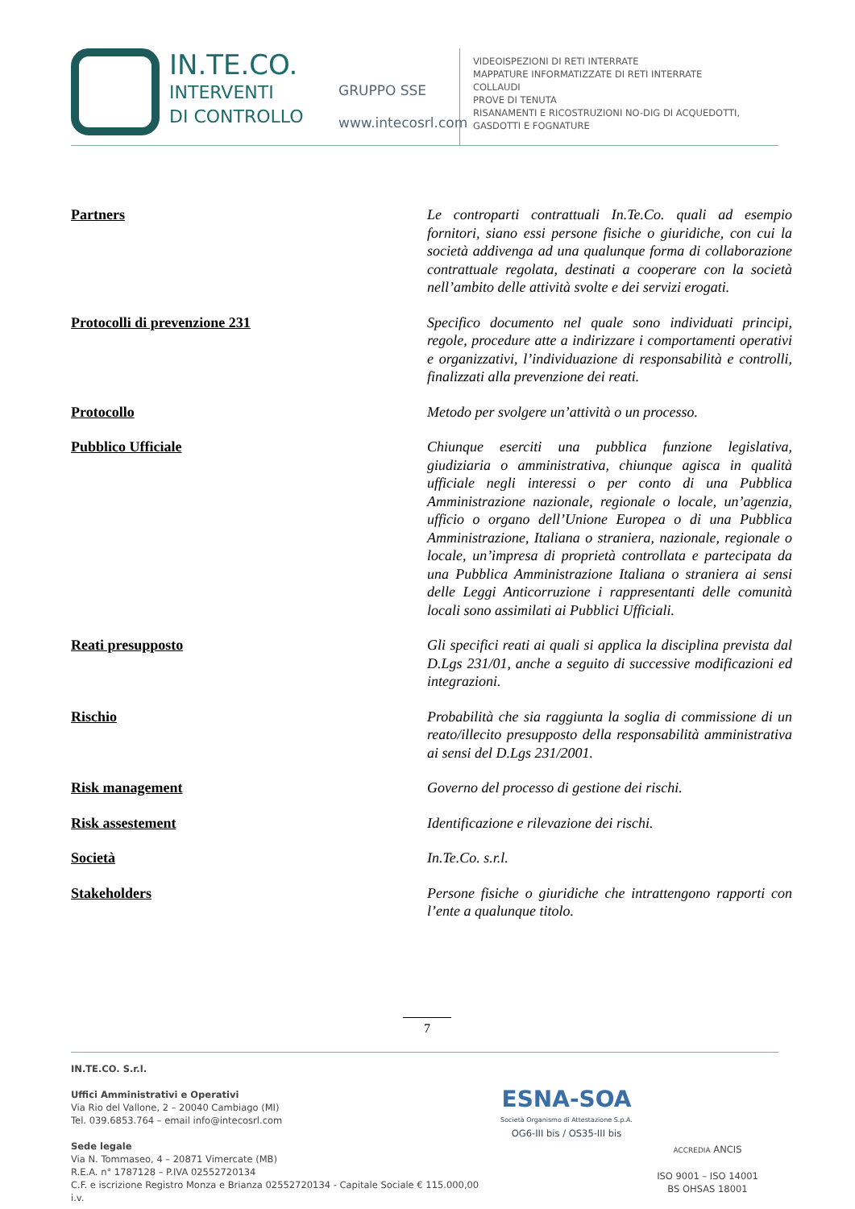IN.TE.CO.
INTERVENTI
DI CONTROLLO
GRUPPO SSE
www.intecosrl.com
VIDEOISPEZIONI DI RETI INTERRATE
MAPPATURE INFORMATIZZATE DI RETI INTERRATE
COLLAUDI
PROVE DI TENUTA
RISANAMENTI E RICOSTRUZIONI NO-DIG DI ACQUEDOTTI,
GASDOTTI E FOGNATURE
| Partners | Le controparti contrattuali In.Te.Co. quali ad esempio fornitori, siano essi persone fisiche o giuridiche, con cui la società addivenga ad una qualunque forma di collaborazione contrattuale regolata, destinati a cooperare con la società nell’ambito delle attività svolte e dei servizi erogati. |
| Protocolli di prevenzione 231 | Specifico documento nel quale sono individuati principi, regole, procedure atte a indirizzare i comportamenti operativi e organizzativi, l’individuazione di responsabilità e controlli, finalizzati alla prevenzione dei reati. |
| Protocollo | Metodo per svolgere un’attività o un processo. |
| Pubblico Ufficiale | Chiunque eserciti una pubblica funzione legislativa, giudiziaria o amministrativa, chiunque agisca in qualità ufficiale negli interessi o per conto di una Pubblica Amministrazione nazionale, regionale o locale, un’agenzia, ufficio o organo dell’Unione Europea o di una Pubblica Amministrazione, Italiana o straniera, nazionale, regionale o locale, un’impresa di proprietà controllata e partecipata da una Pubblica Amministrazione Italiana o straniera ai sensi delle Leggi Anticorruzione i rappresentanti delle comunità locali sono assimilati ai Pubblici Ufficiali. |
| Reati presupposto | Gli specifici reati ai quali si applica la disciplina prevista dal D.Lgs 231/01, anche a seguito di successive modificazioni ed integrazioni. |
| Rischio | Probabilità che sia raggiunta la soglia di commissione di un reato/illecito presupposto della responsabilità amministrativa ai sensi del D.Lgs 231/2001. |
| Risk management | Governo del processo di gestione dei rischi. |
| Risk assestement | Identificazione e rilevazione dei rischi. |
| Società | In.Te.Co. s.r.l. |
| Stakeholders | Persone fisiche o giuridiche che intrattengono rapporti con l’ente a qualunque titolo. |
7
IN.TE.CO. S.r.l.
Uffici Amministrativi e Operativi
Via Rio del Vallone, 2 – 20040 Cambiago (MI)
Tel. 039.6853.764 – email info@intecosrl.com
Sede legale
Via N. Tommaseo, 4 – 20871 Vimercate (MB)
R.E.A. n° 1787128 – P.IVA 02552720134
C.F. e iscrizione Registro Monza e Brianza 02552720134 - Capitale Sociale € 115.000,00 i.v.
ESNA-SOA
Società Organismo di Attestazione S.p.A.
OG6-III bis / OS35-III bis
ACCREDIA ANCIS
ISO 9001 – ISO 14001
BS OHSAS 18001